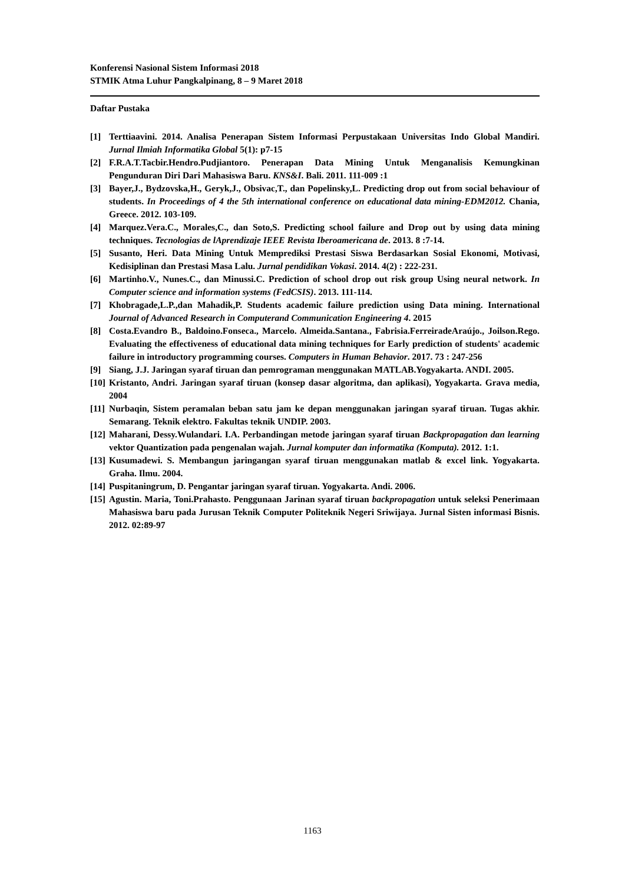Konferensi Nasional Sistem Informasi 2018
STMIK Atma Luhur Pangkalpinang, 8 – 9 Maret 2018
Daftar Pustaka
[1] Terttiaavini. 2014. Analisa Penerapan Sistem Informasi Perpustakaan Universitas Indo Global Mandiri. Jurnal Ilmiah Informatika Global 5(1): p7-15
[2] F.R.A.T.Tacbir.Hendro.Pudjiantoro. Penerapan Data Mining Untuk Menganalisis Kemungkinan Pengunduran Diri Dari Mahasiswa Baru. KNS&I. Bali. 2011. 111-009 :1
[3] Bayer,J., Bydzovska,H., Geryk,J., Obsivac,T., dan Popelinsky,L. Predicting drop out from social behaviour of students. In Proceedings of 4 the 5th international conference on educational data mining-EDM2012. Chania, Greece. 2012. 103-109.
[4] Marquez.Vera.C., Morales,C., dan Soto,S. Predicting school failure and Drop out by using data mining techniques. Tecnologias de lAprendizaje IEEE Revista Iberoamericana de. 2013. 8 :7-14.
[5] Susanto, Heri. Data Mining Untuk Memprediksi Prestasi Siswa Berdasarkan Sosial Ekonomi, Motivasi, Kedisiplinan dan Prestasi Masa Lalu. Jurnal pendidikan Vokasi. 2014. 4(2) : 222-231.
[6] Martinho.V., Nunes.C., dan Minussi.C. Prediction of school drop out risk group Using neural network. In Computer science and information systems (FedCSIS). 2013. 111-114.
[7] Khobragade,L.P.,dan Mahadik,P. Students academic failure prediction using Data mining. International Journal of Advanced Research in Computerand Communication Engineering 4. 2015
[8] Costa.Evandro B., Baldoino.Fonseca., Marcelo. Almeida.Santana., Fabrisia.FerreiradeAraújo., Joilson.Rego. Evaluating the effectiveness of educational data mining techniques for Early prediction of students' academic failure in introductory programming courses. Computers in Human Behavior. 2017. 73 : 247-256
[9] Siang, J.J. Jaringan syaraf tiruan dan pemrograman menggunakan MATLAB.Yogyakarta. ANDI. 2005.
[10] Kristanto, Andri. Jaringan syaraf tiruan (konsep dasar algoritma, dan aplikasi), Yogyakarta. Grava media, 2004
[11] Nurbaqin, Sistem peramalan beban satu jam ke depan menggunakan jaringan syaraf tiruan. Tugas akhir. Semarang. Teknik elektro. Fakultas teknik UNDIP. 2003.
[12] Maharani, Dessy.Wulandari. I.A. Perbandingan metode jaringan syaraf tiruan Backpropagation dan learning vektor Quantization pada pengenalan wajah. Jurnal komputer dan informatika (Komputa). 2012. 1:1.
[13] Kusumadewi. S. Membangun jaringangan syaraf tiruan menggunakan matlab & excel link. Yogyakarta. Graha. Ilmu. 2004.
[14] Puspitaningrum, D. Pengantar jaringan syaraf tiruan. Yogyakarta. Andi. 2006.
[15] Agustin. Maria, Toni.Prahasto. Penggunaan Jarinan syaraf tiruan backpropagation untuk seleksi Penerimaan Mahasiswa baru pada Jurusan Teknik Computer Politeknik Negeri Sriwijaya. Jurnal Sisten informasi Bisnis. 2012. 02:89-97
1163